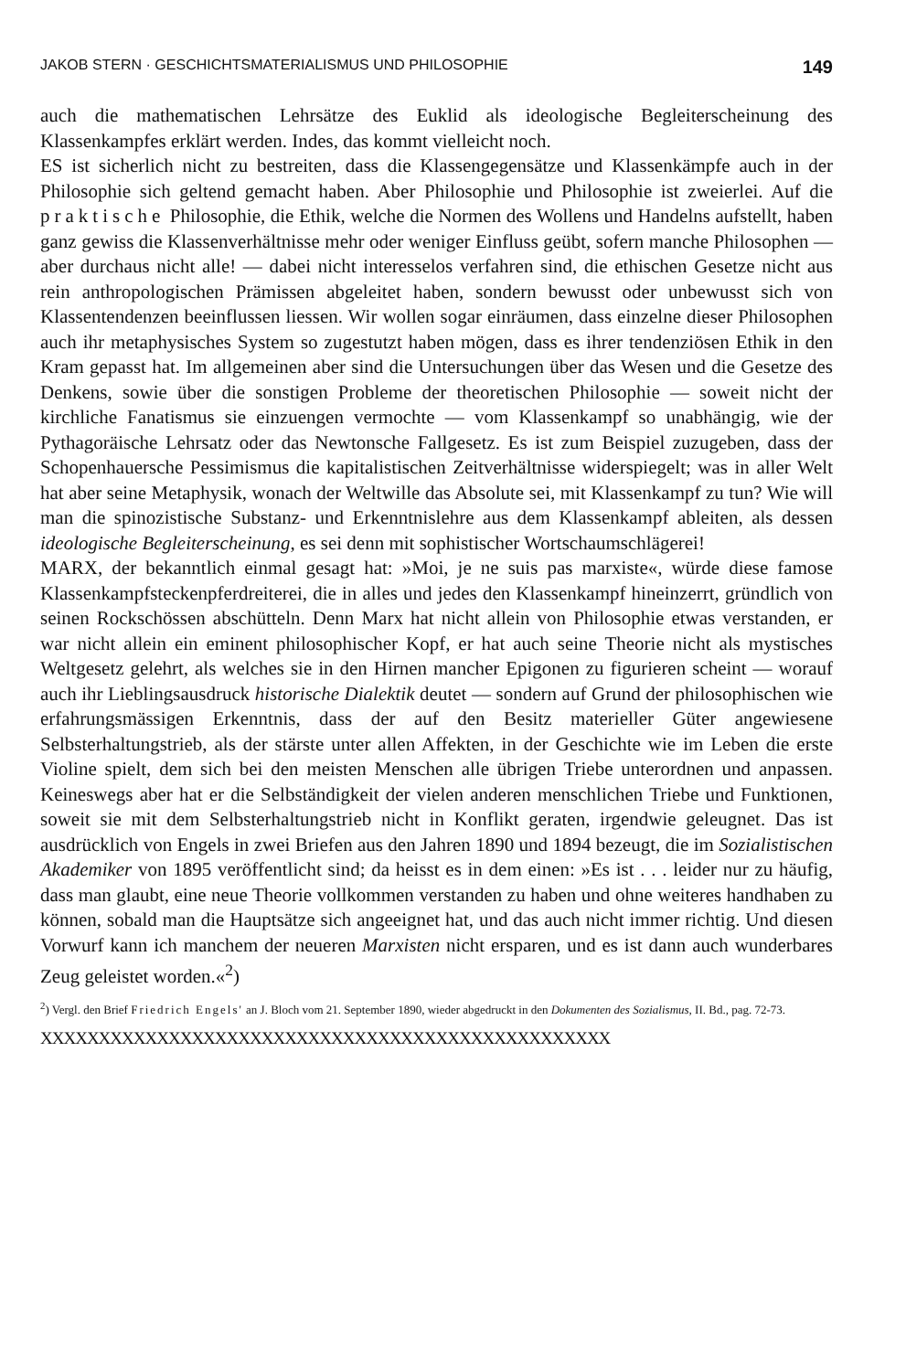JAKOB STERN · GESCHICHTSMATERIALISMUS UND PHILOSOPHIE 149
auch die mathematischen Lehrsätze des Euklid als ideologische Begleiterscheinung des Klassenkampfes erklärt werden. Indes, das kommt vielleicht noch.
ES ist sicherlich nicht zu bestreiten, dass die Klassengegensätze und Klassenkämpfe auch in der Philosophie sich geltend gemacht haben. Aber Philosophie und Philosophie ist zweierlei. Auf die praktische Philosophie, die Ethik, welche die Normen des Wollens und Handelns aufstellt, haben ganz gewiss die Klassenverhältnisse mehr oder weniger Einfluss geübt, sofern manche Philosophen — aber durchaus nicht alle! — dabei nicht interesselos verfahren sind, die ethischen Gesetze nicht aus rein anthropologischen Prämissen abgeleitet haben, sondern bewusst oder unbewusst sich von Klassentendenzen beeinflussen liessen. Wir wollen sogar einräumen, dass einzelne dieser Philosophen auch ihr metaphysisches System so zugestutzt haben mögen, dass es ihrer tendenziösen Ethik in den Kram gepasst hat. Im allgemeinen aber sind die Untersuchungen über das Wesen und die Gesetze des Denkens, sowie über die sonstigen Probleme der theoretischen Philosophie — soweit nicht der kirchliche Fanatismus sie einzuengen vermochte — vom Klassenkampf so unabhängig, wie der Pythagoräische Lehrsatz oder das Newtonsche Fallgesetz. Es ist zum Beispiel zuzugeben, dass der Schopenhauersche Pessimismus die kapitalistischen Zeitverhältnisse widerspiegelt; was in aller Welt hat aber seine Metaphysik, wonach der Weltwille das Absolute sei, mit Klassenkampf zu tun? Wie will man die spinozistische Substanz- und Erkenntnislehre aus dem Klassenkampf ableiten, als dessen ideologische Begleiterscheinung, es sei denn mit sophistischer Wortschaumschlägerei!
MARX, der bekanntlich einmal gesagt hat: »Moi, je ne suis pas marxiste«, würde diese famose Klassenkampfsteckenpferdreiterei, die in alles und jedes den Klassenkampf hineinzerrt, gründlich von seinen Rockschössen abschütteln. Denn Marx hat nicht allein von Philosophie etwas verstanden, er war nicht allein ein eminent philosophischer Kopf, er hat auch seine Theorie nicht als mystisches Weltgesetz gelehrt, als welches sie in den Hirnen mancher Epigonen zu figurieren scheint — worauf auch ihr Lieblingsausdruck historische Dialektik deutet — sondern auf Grund der philosophischen wie erfahrungsmässigen Erkenntnis, dass der auf den Besitz materieller Güter angewiesene Selbsterhaltungstrieb, als der stärste unter allen Affekten, in der Geschichte wie im Leben die erste Violine spielt, dem sich bei den meisten Menschen alle übrigen Triebe unterordnen und anpassen. Keineswegs aber hat er die Selbständigkeit der vielen anderen menschlichen Triebe und Funktionen, soweit sie mit dem Selbsterhaltungstrieb nicht in Konflikt geraten, irgendwie geleugnet. Das ist ausdrücklich von Engels in zwei Briefen aus den Jahren 1890 und 1894 bezeugt, die im Sozialistischen Akademiker von 1895 veröffentlicht sind; da heisst es in dem einen: »Es ist . . . leider nur zu häufig, dass man glaubt, eine neue Theorie vollkommen verstanden zu haben und ohne weiteres handhaben zu können, sobald man die Hauptsätze sich angeeignet hat, und das auch nicht immer richtig. Und diesen Vorwurf kann ich manchem der neueren Marxisten nicht ersparen, und es ist dann auch wunderbares Zeug geleistet worden.«<sup>2</sup>)
<sup>2</sup>) Vergl. den Brief Friedrich Engels' an J. Bloch vom 21. September 1890, wieder abgedruckt in den Dokumenten des Sozialismus, II. Bd., pag. 72-73.
XXXXXXXXXXXXXXXXXXXXXXXXXXXXXXXXXXXXXXXXXXXXXXXXX